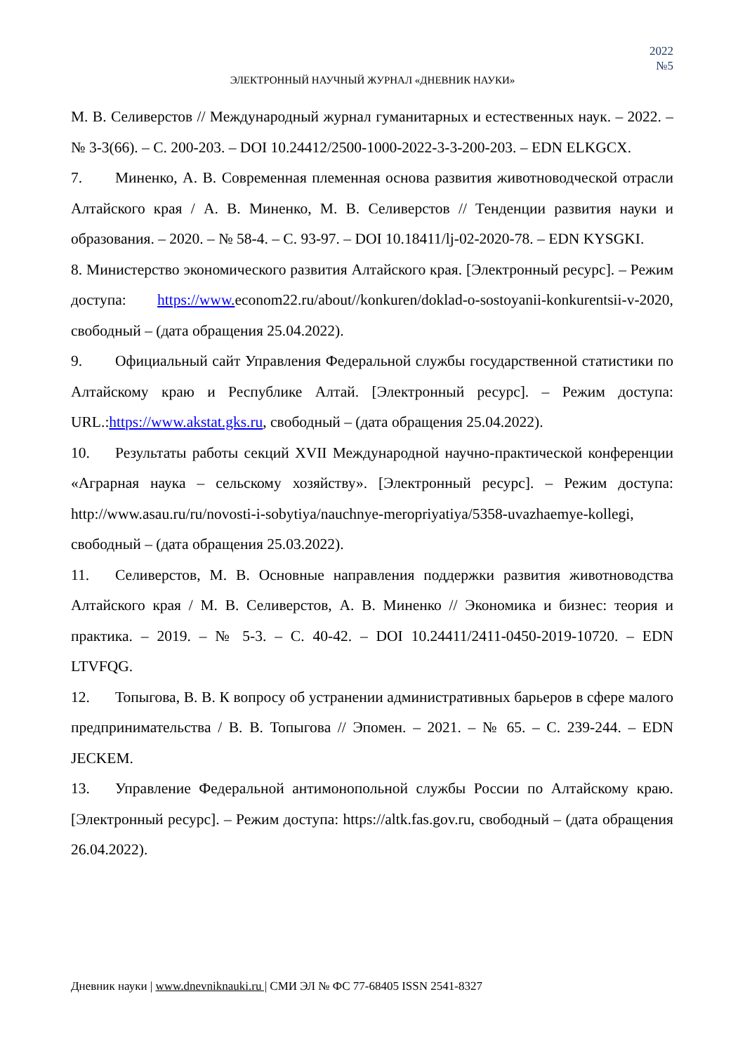2022
№5
ЭЛЕКТРОННЫЙ НАУЧНЫЙ ЖУРНАЛ «ДНЕВНИК НАУКИ»
М. В. Селиверстов // Международный журнал гуманитарных и естественных наук. – 2022. – № 3-3(66). – С. 200-203. – DOI 10.24412/2500-1000-2022-3-3-200-203. – EDN ELKGCX.
7. Миненко, А. В. Современная племенная основа развития животноводческой отрасли Алтайского края / А. В. Миненко, М. В. Селиверстов // Тенденции развития науки и образования. – 2020. – № 58-4. – С. 93-97. – DOI 10.18411/lj-02-2020-78. – EDN KYSGKI.
8. Министерство экономического развития Алтайского края. [Электронный ресурс]. – Режим доступа: https://www. econom22.ru/about//konkuren/doklad-o-sostoyanii-konkurentsii-v-2020, свободный – (дата обращения 25.04.2022).
9. Официальный сайт Управления Федеральной службы государственной статистики по Алтайскому краю и Республике Алтай. [Электронный ресурс]. – Режим доступа: URL.:https://www.akstat.gks.ru, свободный – (дата обращения 25.04.2022).
10. Результаты работы секций XVII Международной научно-практической конференции «Аграрная наука – сельскому хозяйству». [Электронный ресурс]. – Режим доступа: http://www.asau.ru/ru/novosti-i-sobytiya/nauchnye-meropriyatiya/5358-uvazhaemye-kollegi, свободный – (дата обращения 25.03.2022).
11. Селиверстов, М. В. Основные направления поддержки развития животноводства Алтайского края / М. В. Селиверстов, А. В. Миненко // Экономика и бизнес: теория и практика. – 2019. – № 5-3. – С. 40-42. – DOI 10.24411/2411-0450-2019-10720. – EDN LTVFQG.
12. Топыгова, В. В. К вопросу об устранении административных барьеров в сфере малого предпринимательства / В. В. Топыгова // Эпомен. – 2021. – № 65. – С. 239-244. – EDN JECKEM.
13. Управление Федеральной антимонопольной службы России по Алтайскому краю. [Электронный ресурс]. – Режим доступа: https://altk.fas.gov.ru, свободный – (дата обращения 26.04.2022).
Дневник науки | www.dnevniknauki.ru | СМИ ЭЛ № ФС 77-68405 ISSN 2541-8327